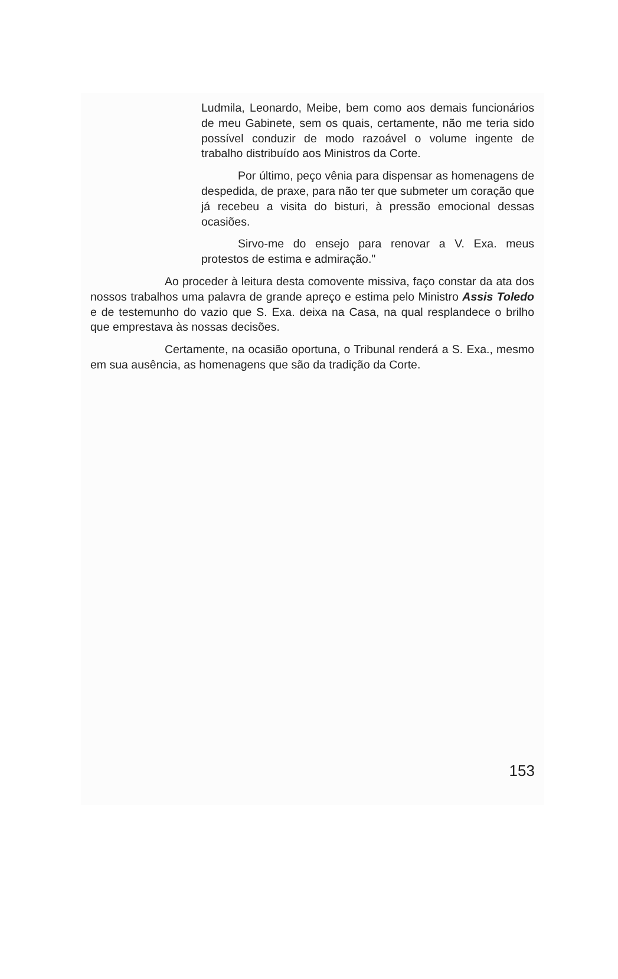Ludmila, Leonardo, Meibe, bem como aos demais funcionários de meu Gabinete, sem os quais, certamente, não me teria sido possível conduzir de modo razoável o volume ingente de trabalho distribuído aos Ministros da Corte.
Por último, peço vênia para dispensar as homenagens de despedida, de praxe, para não ter que submeter um coração que já recebeu a visita do bisturi, à pressão emocional dessas ocasiões.
Sirvo-me do ensejo para renovar a V. Exa. meus protestos de estima e admiração."
Ao proceder à leitura desta comovente missiva, faço constar da ata dos nossos trabalhos uma palavra de grande apreço e estima pelo Ministro Assis Toledo e de testemunho do vazio que S. Exa. deixa na Casa, na qual resplandece o brilho que emprestava às nossas decisões.
Certamente, na ocasião oportuna, o Tribunal renderá a S. Exa., mesmo em sua ausência, as homenagens que são da tradição da Corte.
153